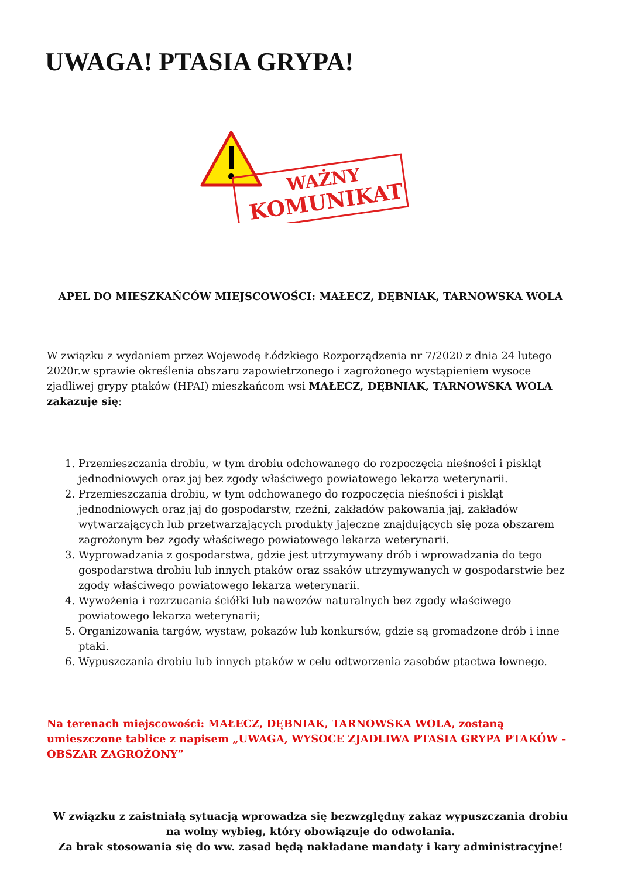UWAGA! PTASIA GRYPA!
WAŻNY
KOMUNIKAT
APEL DO MIESZKAŃCÓW MIEJSCOWOŚCI: MAŁECZ, DĘBNIAK, TARNOWSKA WOLA
W związku z wydaniem przez Wojewodę Łódzkiego Rozporządzenia nr 7/2020 z dnia 24 lutego 2020r.w sprawie określenia obszaru zapowietrzonego i zagrożonego wystąpieniem wysoce zjadliwej grypy ptaków (HPAI) mieszkańcom wsi MAŁECZ, DĘBNIAK, TARNOWSKA WOLA zakazuje się:
1. Przemieszczania drobiu, w tym drobiu odchowanego do rozpoczęcia nieśności i piskląt jednodniowych oraz jaj bez zgody właściwego powiatowego lekarza weterynarii.
2. Przemieszczania drobiu, w tym odchowanego do rozpoczęcia nieśności i piskląt jednodniowych oraz jaj do gospodarstw, rzeźni, zakładów pakowania jaj, zakładów wytwarzających lub przetwarzających produkty jajeczne znajdujących się poza obszarem zagrożonym bez zgody właściwego powiatowego lekarza weterynarii.
3. Wyprowadzania z gospodarstwa, gdzie jest utrzymywany drób i wprowadzania do tego gospodarstwa drobiu lub innych ptaków oraz ssaków utrzymywanych w gospodarstwie bez zgody właściwego powiatowego lekarza weterynarii.
4. Wywożenia i rozrzucania ściółki lub nawozów naturalnych bez zgody właściwego powiatowego lekarza weterynarii;
5. Organizowania targów, wystaw, pokazów lub konkursów, gdzie są gromadzone drób i inne ptaki.
6. Wypuszczania drobiu lub innych ptaków w celu odtworzenia zasobów ptactwa łownego.
Na terenach miejscowości: MAŁECZ, DĘBNIAK, TARNOWSKA WOLA, zostaną umieszczone tablice z napisem „UWAGA, WYSOCE ZJADLIWA PTASIA GRYPA PTAKÓW - OBSZAR ZAGROŻONY”
W związku z zaistniałą sytuacją wprowadza się bezwzględny zakaz wypuszczania drobiu na wolny wybieg, który obowiązuje do odwołania.
Za brak stosowania się do ww. zasad będą nakładane mandaty i kary administracyjne!